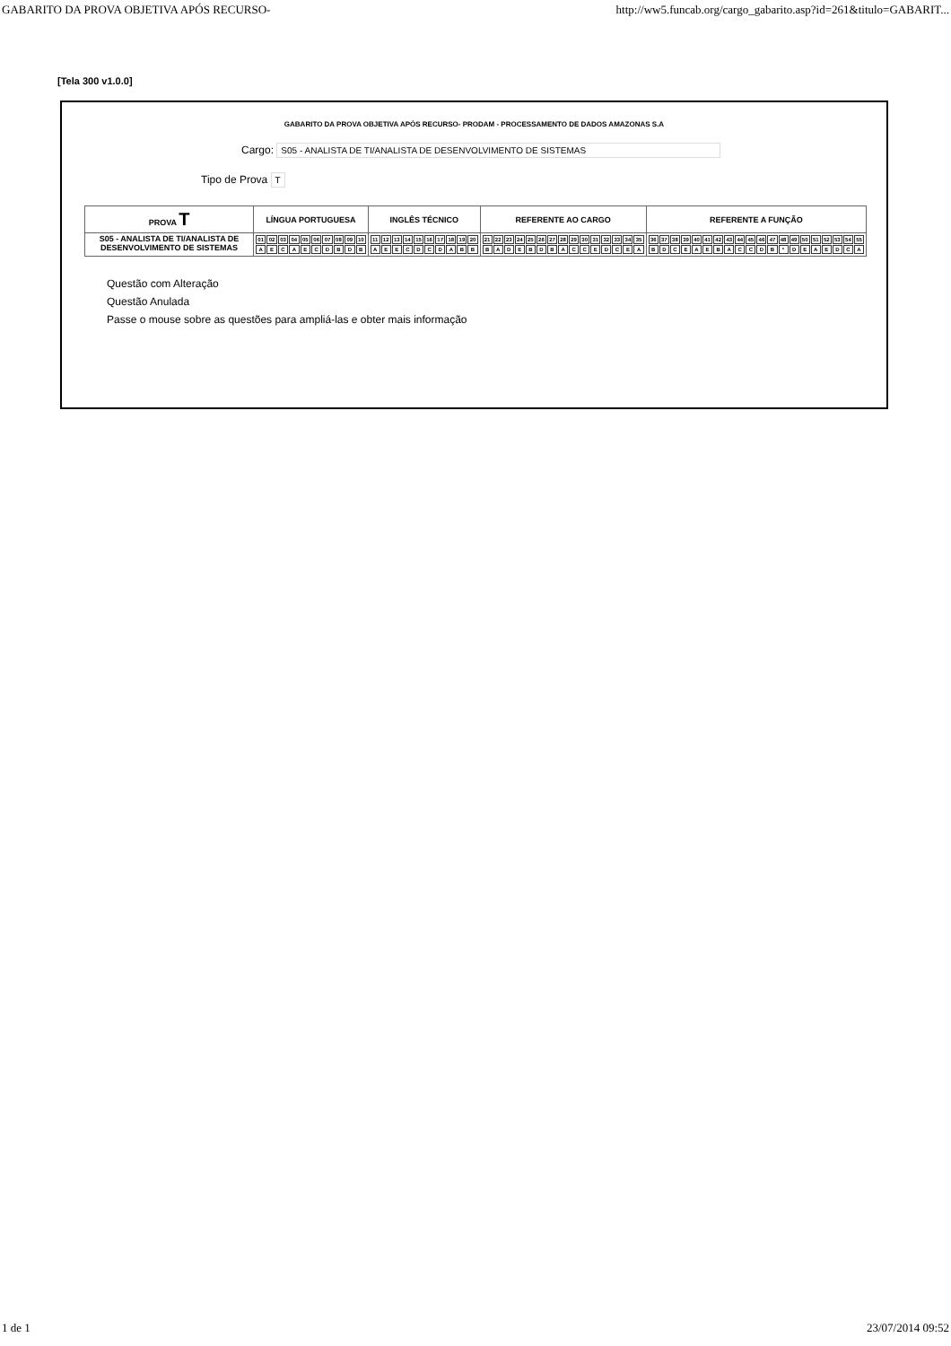GABARITO DA PROVA OBJETIVA APÓS RECURSO- http://ww5.funcab.org/cargo_gabarito.asp?id=261&titulo=GABARIT...
[Tela 300 v1.0.0]
GABARITO DA PROVA OBJETIVA APÓS RECURSO- PRODAM - PROCESSAMENTO DE DADOS AMAZONAS S.A
Cargo: S05 - ANALISTA DE TI/ANALISTA DE DESENVOLVIMENTO DE SISTEMAS
Tipo de Prova T
| PROVA T | LÍNGUA PORTUGUESA | INGLÊS TÉCNICO | REFERENTE AO CARGO | REFERENTE A FUNÇÃO |
| --- | --- | --- | --- | --- |
| S05 - ANALISTA DE TI/ANALISTA DE DESENVOLVIMENTO DE SISTEMAS | / 01 / 02 / 03 / 04 / 05 / 06 / 07 / 08 / 09 / 10 / / A / E / C / A / E / C / D / B / D / B / | / 11 / 12 / 13 / 14 / 15 / 16 / 17 / 18 / 19 / 20 / / A / E / E / C / D / C / D / A / B / B / | / 21 / 22 / 23 / 24 / 25 / 26 / 27 / 28 / 29 / 30 / 31 / 32 / 33 / 34 / 35 / / B / A / D / E / B / D / B / A / C / C / E / D / C / E / A / | / 36 / 37 / 38 / 39 / 40 / 41 / 42 / 43 / 44 / 45 / 46 / 47 / 48 / 49 / 50 / 51 / 52 / 53 / 54 / 55 / / B / D / C / E / A / E / B / A / C / C / D / B / * / D / E / A / E / D / C / A / |
Questão com Alteração
Questão Anulada
Passe o mouse sobre as questões para ampliá-las e obter mais informação
1 de 1 23/07/2014 09:52